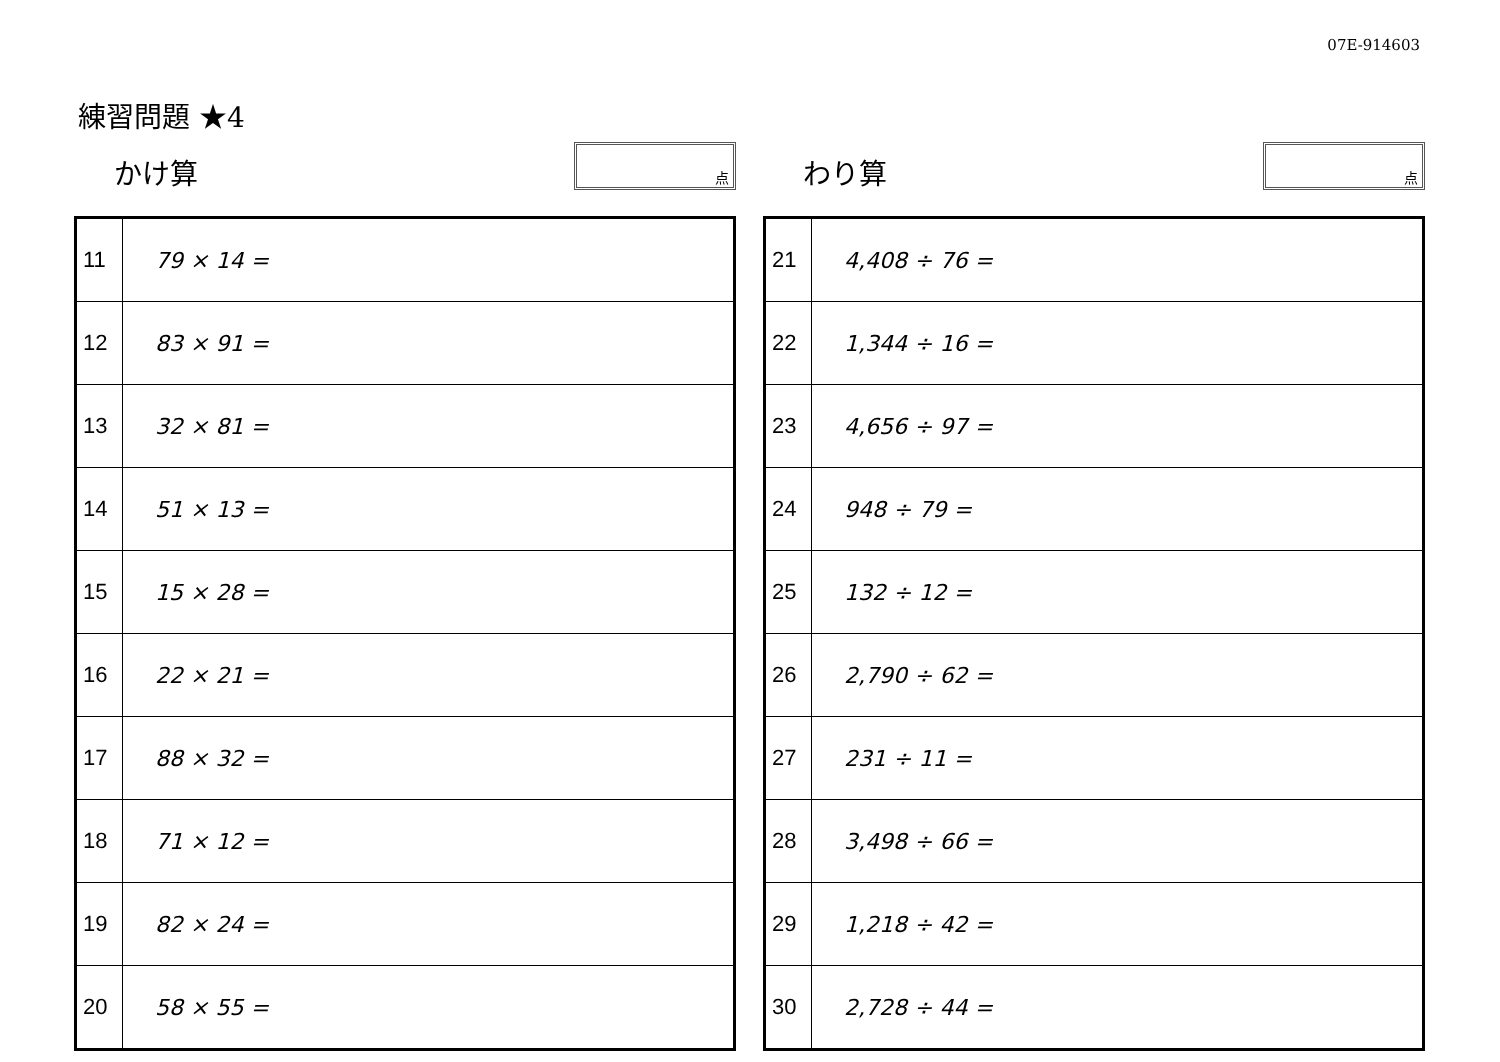07E-914603
練習問題 ★4
かけ算
点
| 11 | 79 × 14 = |
| 12 | 83 × 91 = |
| 13 | 32 × 81 = |
| 14 | 51 × 13 = |
| 15 | 15 × 28 = |
| 16 | 22 × 21 = |
| 17 | 88 × 32 = |
| 18 | 71 × 12 = |
| 19 | 82 × 24 = |
| 20 | 58 × 55 = |
わり算
点
| 21 | 4,408 ÷ 76 = |
| 22 | 1,344 ÷ 16 = |
| 23 | 4,656 ÷ 97 = |
| 24 | 948 ÷ 79 = |
| 25 | 132 ÷ 12 = |
| 26 | 2,790 ÷ 62 = |
| 27 | 231 ÷ 11 = |
| 28 | 3,498 ÷ 66 = |
| 29 | 1,218 ÷ 42 = |
| 30 | 2,728 ÷ 44 = |